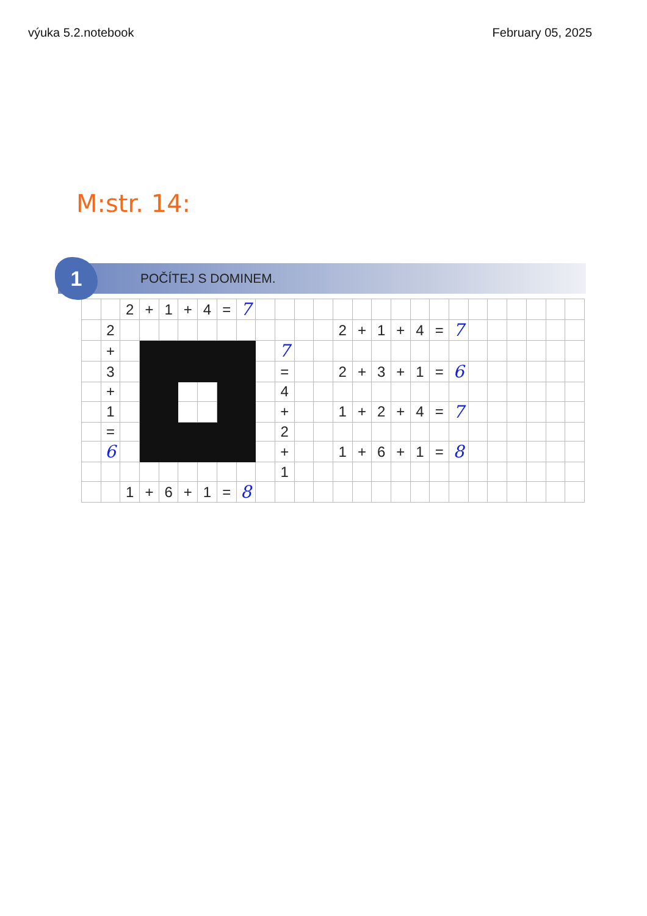výuka 5.2.notebook February 05, 2025
M:str. 14:
1
POČÍTEJ S DOMINEM.
| | | 2 | + | 1 | + | 4 | = | 7 | | | | | | | | | | | | | | | | | |
| | 2 | | | | | | | | | | | | 2 | + | 1 | + | 4 | = | 7 | | | | | | |
| | + | | | | | | | | | 7 | | | | | | | | | | | | | | | |
| | 3 | | | | | | | | | = | | | 2 | + | 3 | + | 1 | = | 6 | | | | | | |
| | + | | | | | | | | | 4 | | | | | | | | | | | | | | | |
| | 1 | | | | | | | | | + | | | 1 | + | 2 | + | 4 | = | 7 | | | | | | |
| | = | | | | | | | | | 2 | | | | | | | | | | | | | | | |
| | 6 | | | | | | | | | + | | | 1 | + | 6 | + | 1 | = | 8 | | | | | | |
| | | | | | | | | | | 1 | | | | | | | | | | | | | | | |
| | | 1 | + | 6 | + | 1 | = | 8 | | | | | | | | | | | | | | | | | |